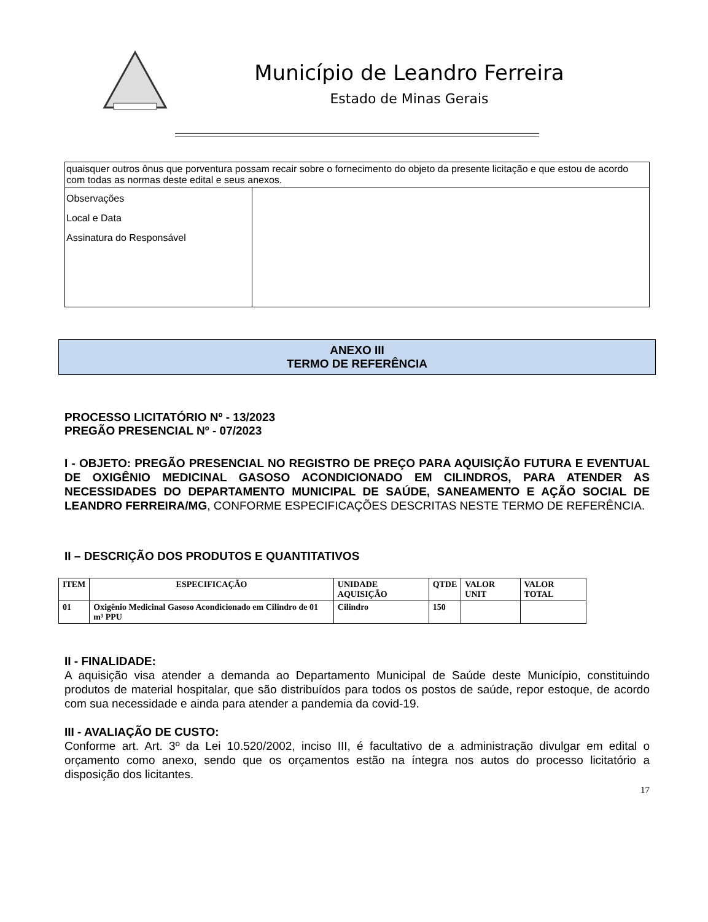Município de Leandro Ferreira
Estado de Minas Gerais
| quaisquer outros ônus que porventura possam recair sobre o fornecimento do objeto da presente licitação e que estou de acordo com todas as normas deste edital e seus anexos. | |
| Observações Local e Data Assinatura do Responsável | |
ANEXO III
TERMO DE REFERÊNCIA
PROCESSO LICITATÓRIO Nº - 13/2023
PREGÃO PRESENCIAL Nº - 07/2023
I - OBJETO: PREGÃO PRESENCIAL NO REGISTRO DE PREÇO PARA AQUISIÇÃO FUTURA E EVENTUAL DE OXIGÊNIO MEDICINAL GASOSO ACONDICIONADO EM CILINDROS, PARA ATENDER AS NECESSIDADES DO DEPARTAMENTO MUNICIPAL DE SAÚDE, SANEAMENTO E AÇÃO SOCIAL DE LEANDRO FERREIRA/MG, CONFORME ESPECIFICAÇÕES DESCRITAS NESTE TERMO DE REFERÊNCIA.
II – DESCRIÇÃO DOS PRODUTOS E QUANTITATIVOS
| ITEM | ESPECIFICAÇÃO | UNIDADE AQUISIÇÃO | QTDE | VALOR UNIT | VALOR TOTAL |
| --- | --- | --- | --- | --- | --- |
| 01 | Oxigênio Medicinal Gasoso Acondicionado em Cilindro de 01 m³ PPU | Cilindro | 150 | | |
II - FINALIDADE:
A aquisição visa atender a demanda ao Departamento Municipal de Saúde deste Município, constituindo produtos de material hospitalar, que são distribuídos para todos os postos de saúde, repor estoque, de acordo com sua necessidade e ainda para atender a pandemia da covid-19.
III - AVALIAÇÃO DE CUSTO:
Conforme art. Art. 3º da Lei 10.520/2002, inciso III, é facultativo de a administração divulgar em edital o orçamento como anexo, sendo que os orçamentos estão na íntegra nos autos do processo licitatório a disposição dos licitantes.
17